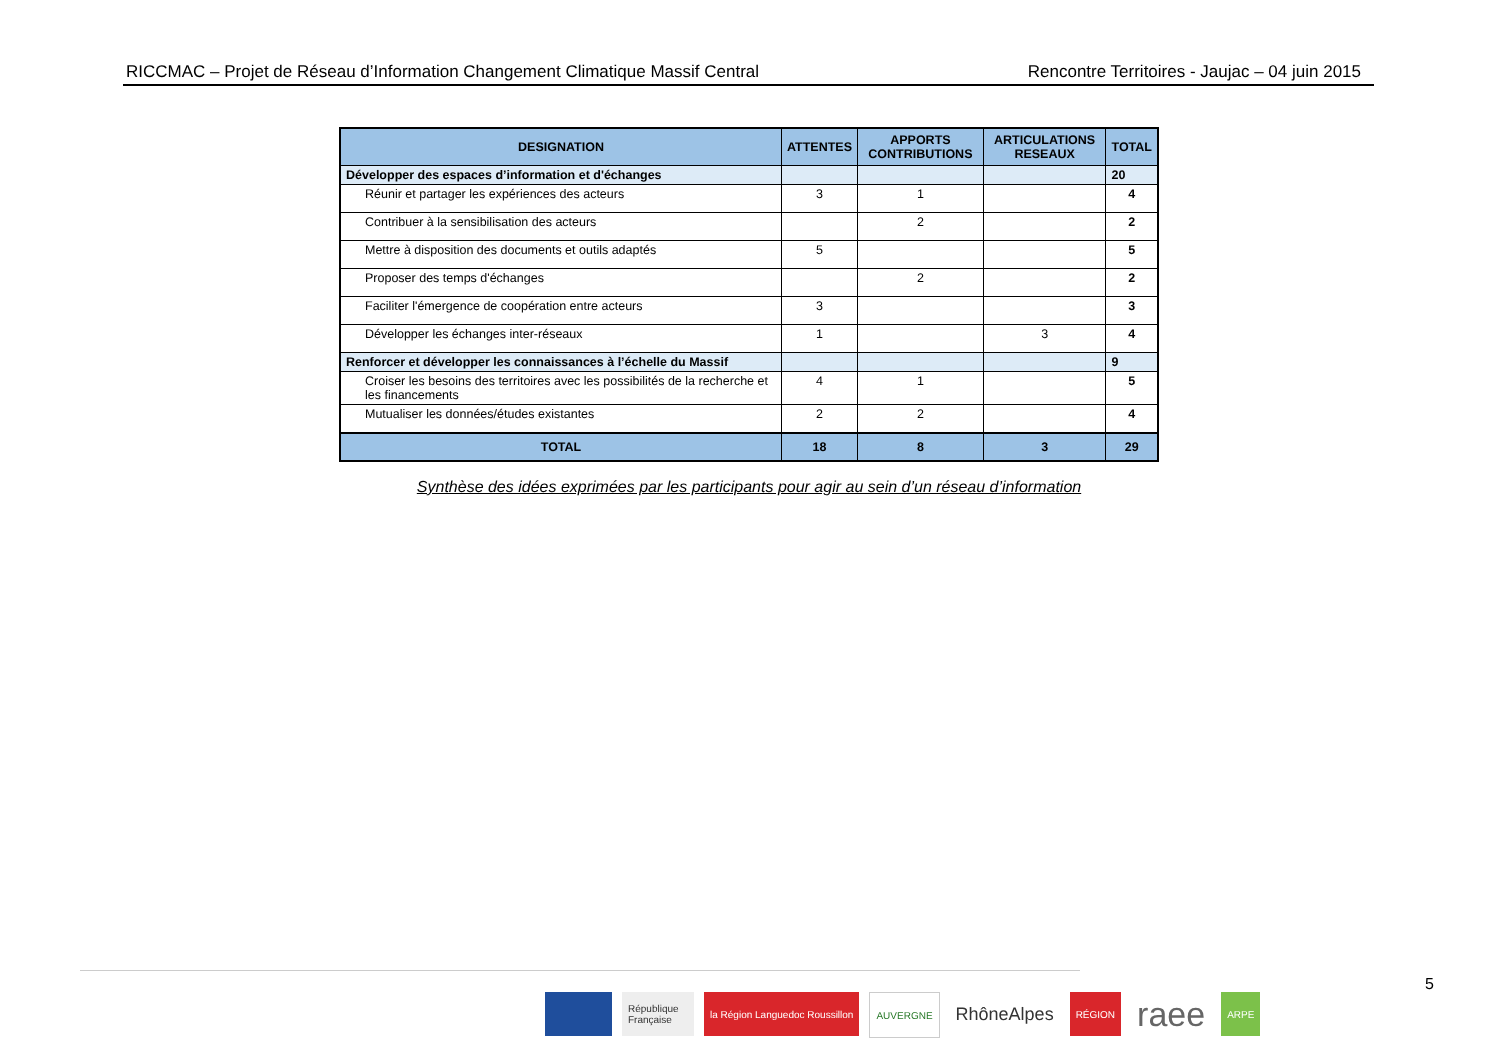RICCMAC – Projet de Réseau d’Information Changement Climatique Massif Central Rencontre Territoires - Jaujac – 04 juin 2015
| DESIGNATION | ATTENTES | APPORTS CONTRIBUTIONS | ARTICULATIONS RESEAUX | TOTAL |
| --- | --- | --- | --- | --- |
| Développer des espaces d’information et d'échanges | | | | 20 |
| Réunir et partager les expériences des acteurs | 3 | 1 | | 4 |
| Contribuer à la sensibilisation des acteurs | | 2 | | 2 |
| Mettre à disposition des documents et outils adaptés | 5 | | | 5 |
| Proposer des temps d'échanges | | 2 | | 2 |
| Faciliter l'émergence de coopération entre acteurs | 3 | | | 3 |
| Développer les échanges inter-réseaux | 1 | | 3 | 4 |
| Renforcer et développer les connaissances à l’échelle du Massif | | | | 9 |
| Croiser les besoins des territoires avec les possibilités de la recherche et les financements | 4 | 1 | | 5 |
| Mutualiser les données/études existantes | 2 | 2 | | 4 |
| TOTAL | 18 | 8 | 3 | 29 |
Synthèse des idées exprimées par les participants pour agir au sein d’un réseau d’information
République Française
la Région Languedoc Roussillon AUVERGNE
RhôneAlpes
RÉGION
raee
ARPE
5